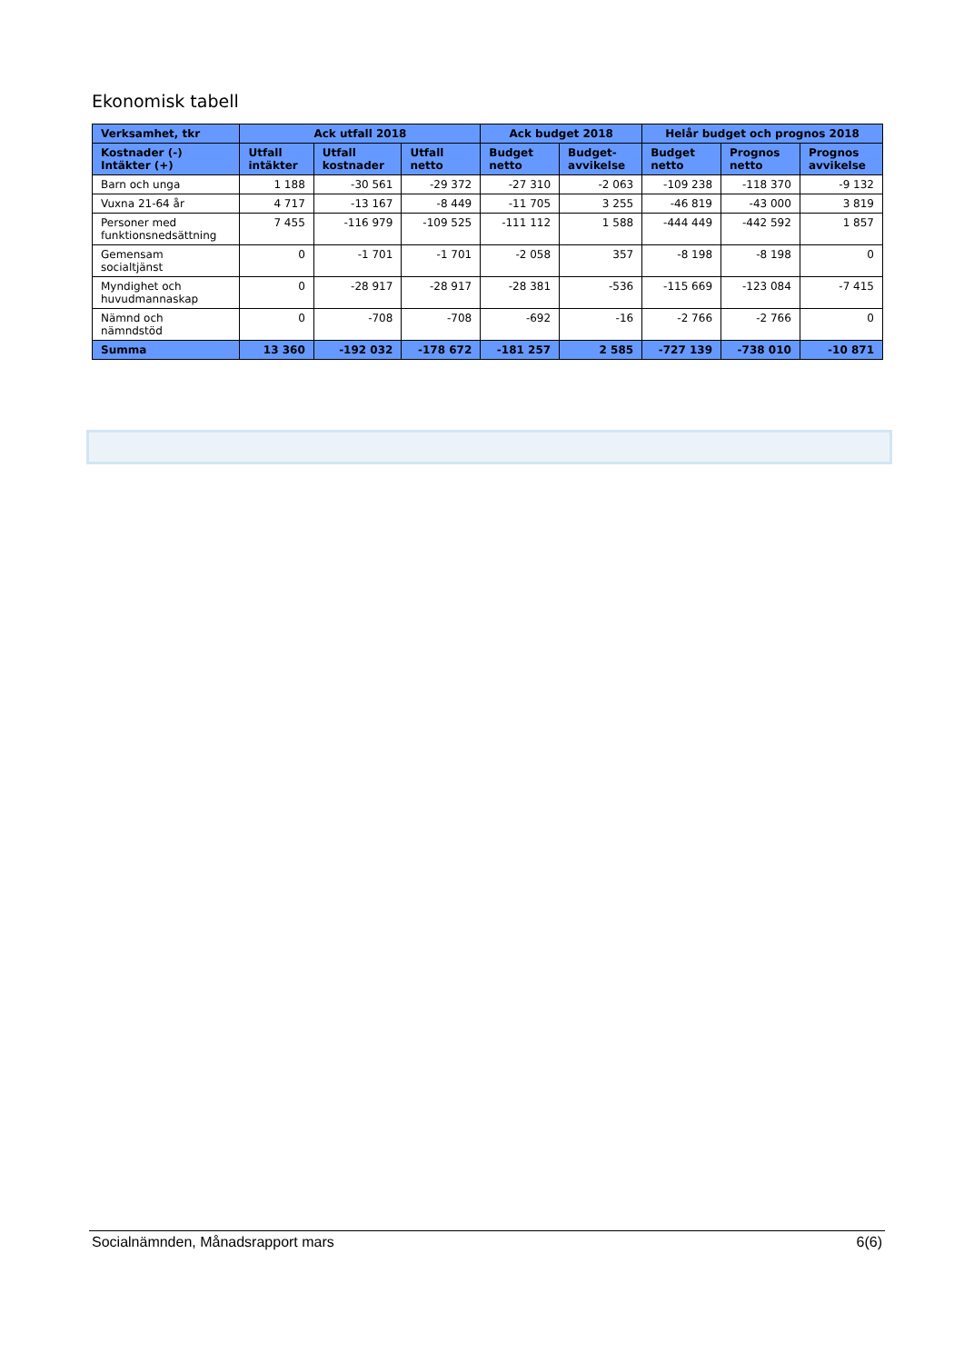Ekonomisk tabell
| Verksamhet, tkr | Ack utfall 2018 | | | Ack budget 2018 | | Helår budget och prognos 2018 | | |
| --- | --- | --- | --- | --- | --- | --- | --- | --- |
| Kostnader (-) Intäkter (+) | Utfall intäkter | Utfall kostnader | Utfall netto | Budget netto | Budget- avvikelse | Budget netto | Prognos netto | Prognos avvikelse |
| Barn och unga | 1 188 | -30 561 | -29 372 | -27 310 | -2 063 | -109 238 | -118 370 | -9 132 |
| Vuxna 21-64 år | 4 717 | -13 167 | -8 449 | -11 705 | 3 255 | -46 819 | -43 000 | 3 819 |
| Personer med funktionsnedsättning | 7 455 | -116 979 | -109 525 | -111 112 | 1 588 | -444 449 | -442 592 | 1 857 |
| Gemensam socialtjänst | 0 | -1 701 | -1 701 | -2 058 | 357 | -8 198 | -8 198 | 0 |
| Myndighet och huvudmannaskap | 0 | -28 917 | -28 917 | -28 381 | -536 | -115 669 | -123 084 | -7 415 |
| Nämnd och nämndstöd | 0 | -708 | -708 | -692 | -16 | -2 766 | -2 766 | 0 |
| Summa | 13 360 | -192 032 | -178 672 | -181 257 | 2 585 | -727 139 | -738 010 | -10 871 |
Socialnämnden, Månadsrapport mars 6(6)